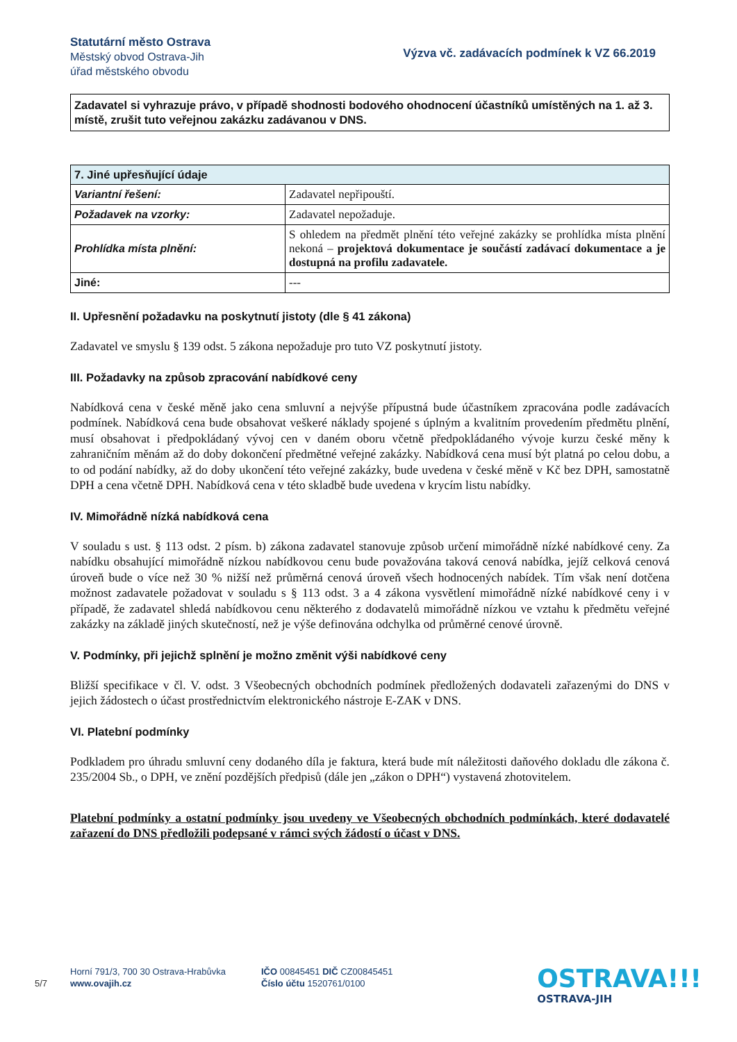Statutární město Ostrava
Městský obvod Ostrava-Jih
úřad městského obvodu
Výzva vč. zadávacích podmínek k VZ 66.2019
Zadavatel si vyhrazuje právo, v případě shodnosti bodového ohodnocení účastníků umístěných na 1. až 3. místě, zrušit tuto veřejnou zakázku zadávanou v DNS.
| 7. Jiné upřesňující údaje | |
| --- | --- |
| Variantní řešení: | Zadavatel nepřipouští. |
| Požadavek na vzorky: | Zadavatel nepožaduje. |
| Prohlídka místa plnění: | S ohledem na předmět plnění této veřejné zakázky se prohlídka místa plnění nekoná – projektová dokumentace je součástí zadávací dokumentace a je dostupná na profilu zadavatele. |
| Jiné: | --- |
II. Upřesnění požadavku na poskytnutí jistoty (dle § 41 zákona)
Zadavatel ve smyslu § 139 odst. 5 zákona nepožaduje pro tuto VZ poskytnutí jistoty.
III. Požadavky na způsob zpracování nabídkové ceny
Nabídková cena v české měně jako cena smluvní a nejvýše přípustná bude účastníkem zpracována podle zadávacích podmínek. Nabídková cena bude obsahovat veškeré náklady spojené s úplným a kvalitním provedením předmětu plnění, musí obsahovat i předpokládaný vývoj cen v daném oboru včetně předpokládaného vývoje kurzu české měny k zahraničním měnám až do doby dokončení předmětné veřejné zakázky. Nabídková cena musí být platná po celou dobu, a to od podání nabídky, až do doby ukončení této veřejné zakázky, bude uvedena v české měně v Kč bez DPH, samostatně DPH a cena včetně DPH. Nabídková cena v této skladbě bude uvedena v krycím listu nabídky.
IV. Mimořádně nízká nabídková cena
V souladu s ust. § 113 odst. 2 písm. b) zákona zadavatel stanovuje způsob určení mimořádně nízké nabídkové ceny. Za nabídku obsahující mimořádně nízkou nabídkovou cenu bude považována taková cenová nabídka, jejíž celková cenová úroveň bude o více než 30 % nižší než průměrná cenová úroveň všech hodnocených nabídek. Tím však není dotčena možnost zadavatele požadovat v souladu s § 113 odst. 3 a 4 zákona vysvětlení mimořádně nízké nabídkové ceny i v případě, že zadavatel shledá nabídkovou cenu některého z dodavatelů mimořádně nízkou ve vztahu k předmětu veřejné zakázky na základě jiných skutečností, než je výše definována odchylka od průměrné cenové úrovně.
V. Podmínky, při jejichž splnění je možno změnit výši nabídkové ceny
Bližší specifikace v čl. V. odst. 3 Všeobecných obchodních podmínek předložených dodavateli zařazenými do DNS v jejich žádostech o účast prostřednictvím elektronického nástroje E-ZAK v DNS.
VI. Platební podmínky
Podkladem pro úhradu smluvní ceny dodaného díla je faktura, která bude mít náležitosti daňového dokladu dle zákona č. 235/2004 Sb., o DPH, ve znění pozdějších předpisů (dále jen „zákon o DPH“) vystavená zhotovitelem.
Platební podmínky a ostatní podmínky jsou uvedeny ve Všeobecných obchodních podmínkách, které dodavatelé zařazení do DNS předložili podepsané v rámci svých žádostí o účast v DNS.
5/7
Horní 791/3, 700 30 Ostrava-Hrabůvka
www.ovajih.cz
IČO 00845451 DIČ CZ00845451
Číslo účtu 1520761/0100
OSTRAVA!!!
OSTRAVA-JIH